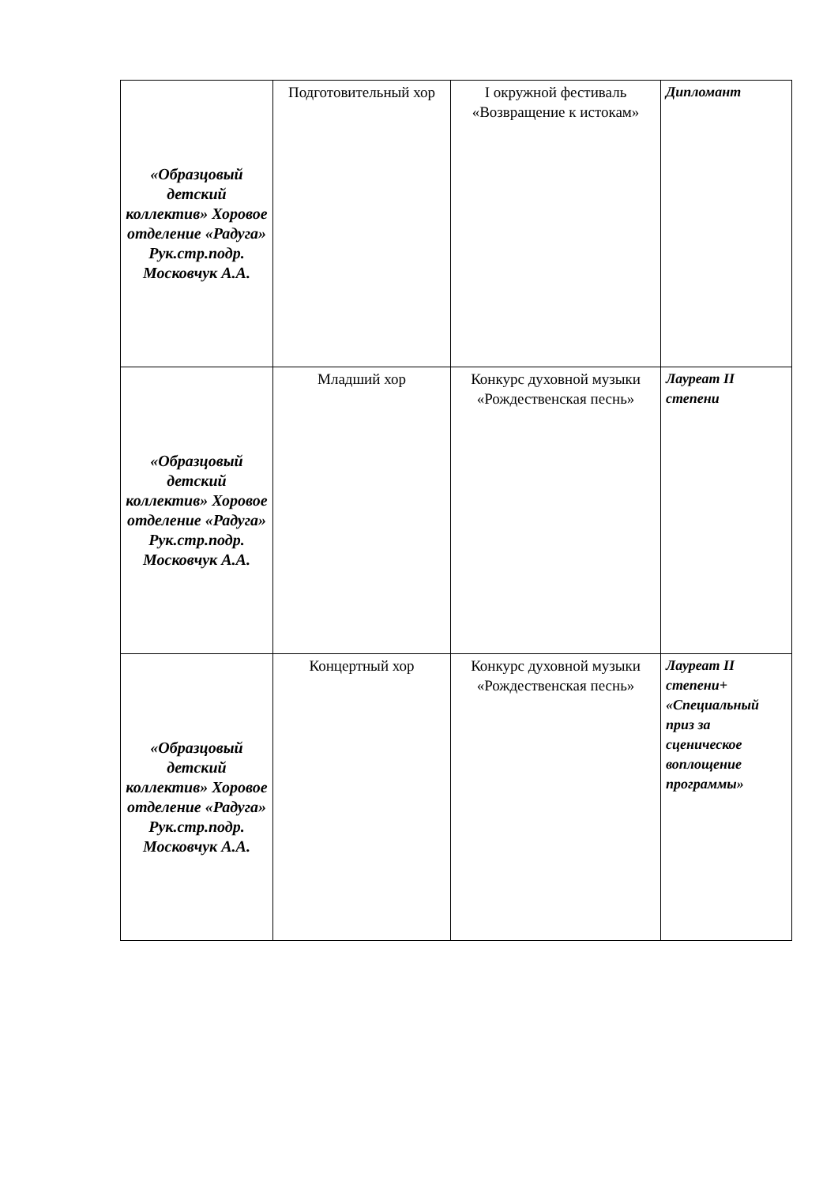| «Образцовый детский коллектив» Хоровое отделение «Радуга» Рук.стр.подр. Московчук А.А. | Подготовительный хор | I окружной фестиваль «Возвращение к истокам» | Дипломант |
| «Образцовый детский коллектив» Хоровое отделение «Радуга» Рук.стр.подр. Московчук А.А. | Младший хор | Конкурс духовной музыки «Рождественская песнь» | Лауреат II степени |
| «Образцовый детский коллектив» Хоровое отделение «Радуга» Рук.стр.подр. Московчук А.А. | Концертный хор | Конкурс духовной музыки «Рождественская песнь» | Лауреат II степени+ «Специальный приз за сценическое воплощение программы» |